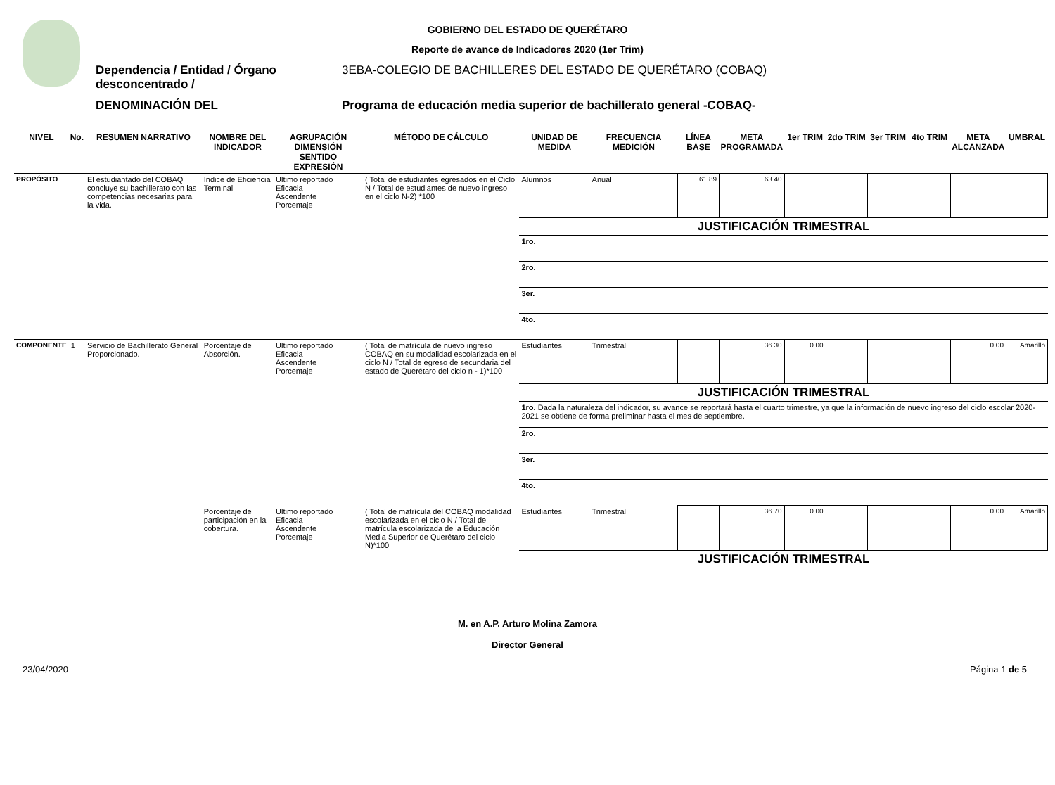GOBIERNO DEL ESTADO DE QUERÉTARO
Reporte de avance de Indicadores 2020 (1er Trim)
Dependencia / Entidad / Órgano desconcentrado /
3EBA-COLEGIO DE BACHILLERES DEL ESTADO DE QUERÉTARO (COBAQ)
DENOMINACIÓN DEL Programa de educación media superior de bachillerato general -COBAQ-
| NIVEL | No. | RESUMEN NARRATIVO | NOMBRE DEL INDICADOR | AGRUPACIÓN DIMENSIÓN SENTIDO EXPRESIÓN | MÉTODO DE CÁLCULO | UNIDAD DE MEDIDA | FRECUENCIA MEDICIÓN | LÍNEA BASE | META PROGRAMADA | 1er TRIM | 2do TRIM | 3er TRIM | 4to TRIM | META ALCANZADA | UMBRAL |
| --- | --- | --- | --- | --- | --- | --- | --- | --- | --- | --- | --- | --- | --- | --- | --- |
| PROPÓSITO | | El estudiantado del COBAQ concluye su bachillerato con las competencias necesarias para la vida. | Indice de Eficiencia Terminal | Ultimo reportado Eficacia Ascendente Porcentaje | ( Total de estudiantes egresados en el Ciclo N / Total de estudiantes de nuevo ingreso en el ciclo N-2) *100 | Alumnos | Anual | 61.89 | 63.40 | | | | | | |
| | | | | | | JUSTIFICACIÓN TRIMESTRAL | | | | | | | | | |
| | | | | | | 1ro. | | | | | | | | | |
| | | | | | | 2ro. | | | | | | | | | |
| | | | | | | 3er. | | | | | | | | | |
| | | | | | | 4to. | | | | | | | | | |
| COMPONENTE | 1 | Servicio de Bachillerato General Proporcionado. | Porcentaje de Absorción. | Ultimo reportado Eficacia Ascendente Porcentaje | ( Total de matrícula de nuevo ingreso COBAQ en su modalidad escolarizada en el ciclo N / Total de egreso de secundaria del estado de Querétaro del ciclo n - 1)*100 | Estudiantes | Trimestral | | 36.30 | 0.00 | | | | 0.00 | Amarillo |
| | | | | | | JUSTIFICACIÓN TRIMESTRAL | | | | | | | | | |
| | | | | | | 1ro. Dada la naturaleza del indicador, su avance se reportará hasta el cuarto trimestre, ya que la información de nuevo ingreso del ciclo escolar 2020-2021 se obtiene de forma preliminar hasta el mes de septiembre. | | | | | | | | | |
| | | | | | | 2ro. | | | | | | | | | |
| | | | | | | 3er. | | | | | | | | | |
| | | | | | | 4to. | | | | | | | | | |
| | | | Porcentaje de participación en la cobertura. | Ultimo reportado Eficacia Ascendente Porcentaje | ( Total de matrícula del COBAQ modalidad escolarizada en el ciclo N / Total de matrícula escolarizada de la Educación Media Superior de Querétaro del ciclo N)*100 | Estudiantes | Trimestral | | 36.70 | 0.00 | | | | 0.00 | Amarillo |
| | | | | | | JUSTIFICACIÓN TRIMESTRAL | | | | | | | | | |
M. en A.P. Arturo Molina Zamora
Director General
23/04/2020 Página 1 de 5